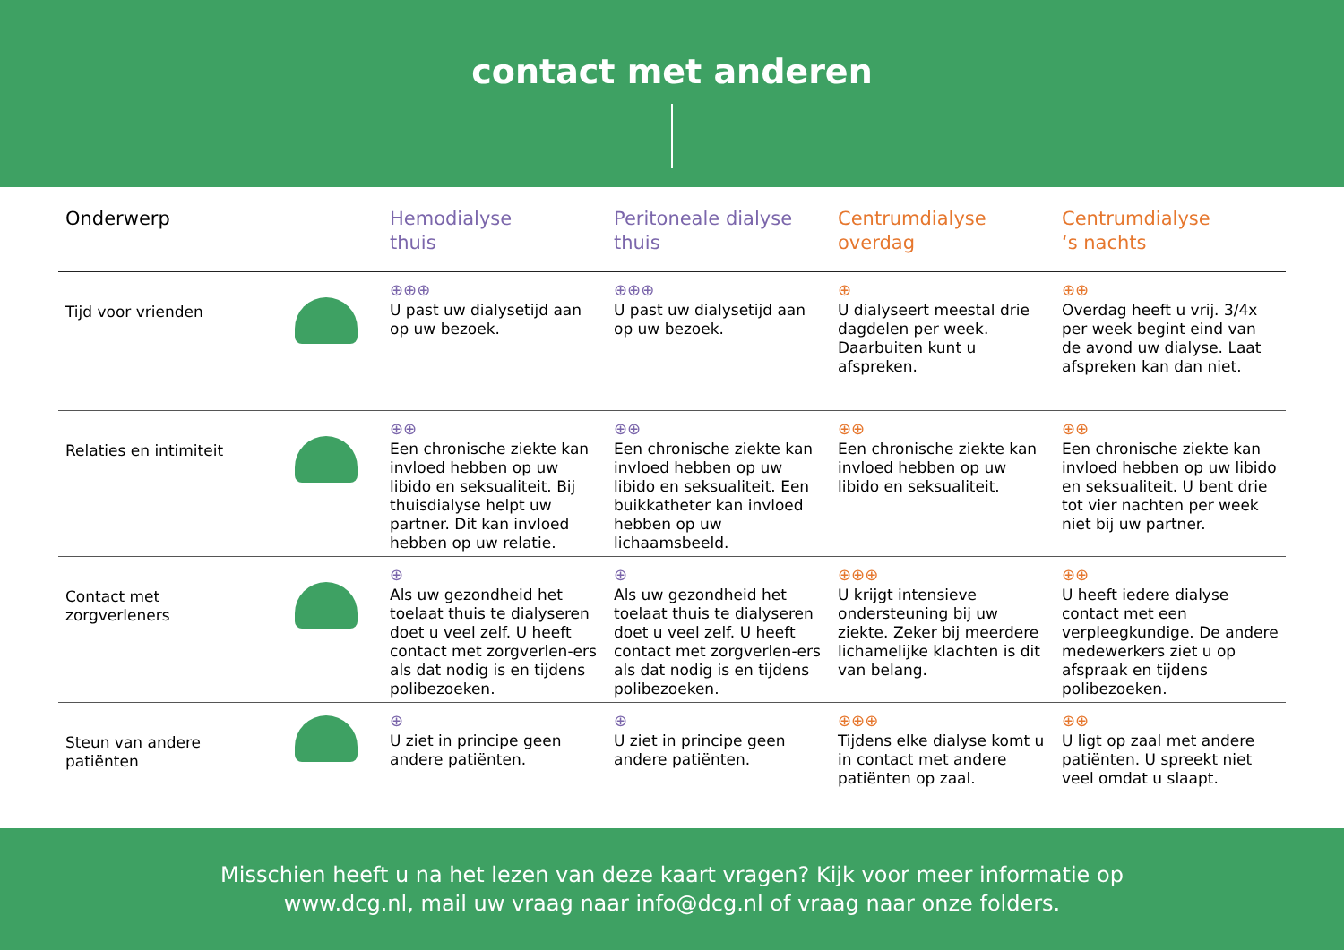contact met anderen
| Onderwerp | | Hemodialyse thuis | Peritoneale dialyse thuis | Centrumdialyse overdag | Centrumdialyse ‘s nachts |
| --- | --- | --- | --- | --- | --- |
| Tijd voor vrienden | | ⊕⊕⊕ U past uw dialysetijd aan op uw bezoek. | ⊕⊕⊕ U past uw dialysetijd aan op uw bezoek. | ⊕ U dialyseert meestal drie dagdelen per week. Daarbuiten kunt u afspreken. | ⊕⊕ Overdag heeft u vrij. 3/4x per week begint eind van de avond uw dialyse. Laat afspreken kan dan niet. |
| Relaties en intimiteit | | ⊕⊕ Een chronische ziekte kan invloed hebben op uw libido en seksualiteit. Bij thuisdialyse helpt uw partner. Dit kan invloed hebben op uw relatie. | ⊕⊕ Een chronische ziekte kan invloed hebben op uw libido en seksualiteit. Een buikkatheter kan invloed hebben op uw lichaamsbeeld. | ⊕⊕ Een chronische ziekte kan invloed hebben op uw libido en seksualiteit. | ⊕⊕ Een chronische ziekte kan invloed hebben op uw libido en seksualiteit. U bent drie tot vier nachten per week niet bij uw partner. |
| Contact met zorgverleners | | ⊕ Als uw gezondheid het toelaat thuis te dialyseren doet u veel zelf. U heeft contact met zorgverlen-ers als dat nodig is en tijdens polibezoeken. | ⊕ Als uw gezondheid het toelaat thuis te dialyseren doet u veel zelf. U heeft contact met zorgverlen-ers als dat nodig is en tijdens polibezoeken. | ⊕⊕⊕ U krijgt intensieve ondersteuning bij uw ziekte. Zeker bij meerdere lichamelijke klachten is dit van belang. | ⊕⊕ U heeft iedere dialyse contact met een verpleegkundige. De andere medewerkers ziet u op afspraak en tijdens polibezoeken. |
| Steun van andere patiënten | | ⊕ U ziet in principe geen andere patiënten. | ⊕ U ziet in principe geen andere patiënten. | ⊕⊕⊕ Tijdens elke dialyse komt u in contact met andere patiënten op zaal. | ⊕⊕ U ligt op zaal met andere patiënten. U spreekt niet veel omdat u slaapt. |
Misschien heeft u na het lezen van deze kaart vragen? Kijk voor meer informatie op
www.dcg.nl, mail uw vraag naar info@dcg.nl of vraag naar onze folders.